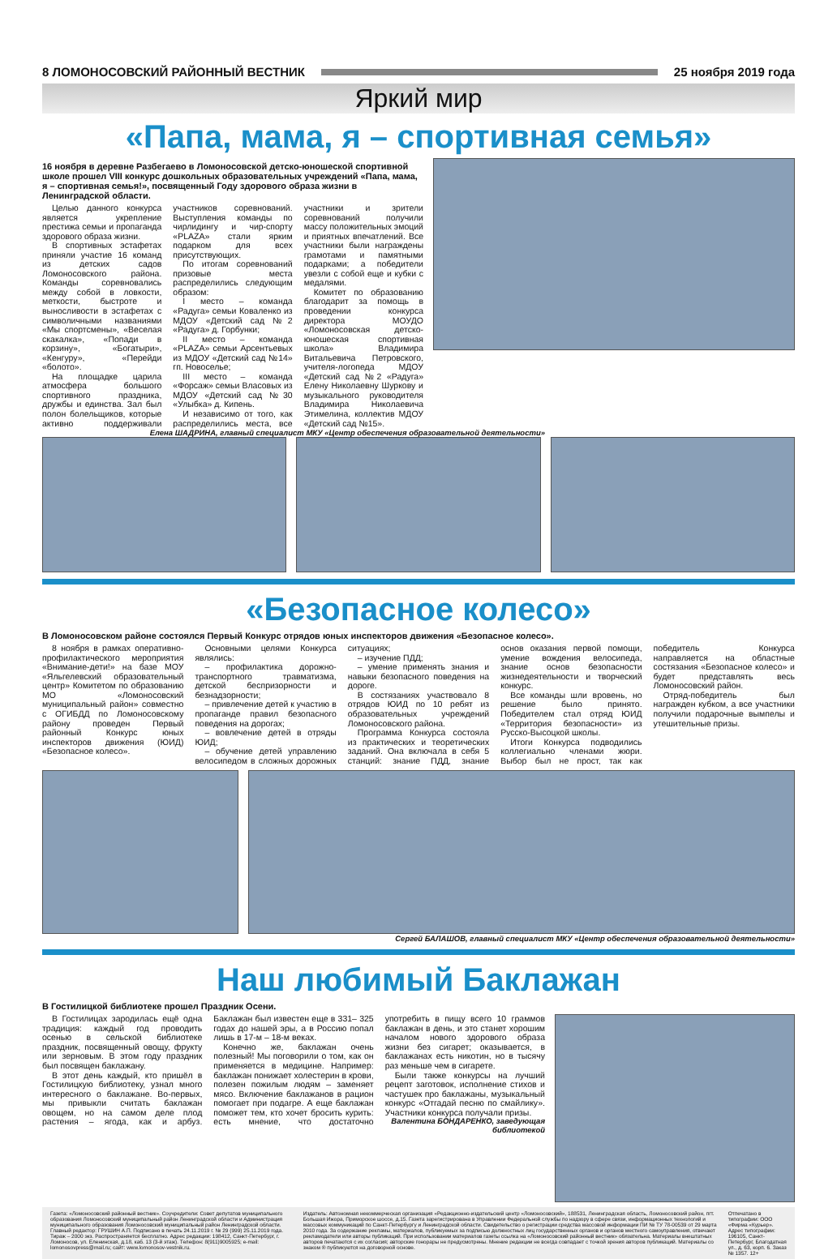8 ЛОМОНОСОВСКИЙ РАЙОННЫЙ ВЕСТНИК
25 ноября 2019 года
Яркий мир
«Папа, мама, я – спортивная семья»
16 ноября в деревне Разбегаево в Ломоносовской детско-юношеской спортивной школе прошел VIII конкурс дошкольных образовательных учреждений «Папа, мама, я – спортивная семья!», посвященный Году здорового образа жизни в Ленинградской области.
Целью данного конкурса является укрепление престижа семьи и пропаганда здорового образа жизни.
В спортивных эстафетах приняли участие 16 команд из детских садов Ломоносовского района. Команды соревновались между собой в ловкости, меткости, быстроте и выносливости в эстафетах с символичными названиями «Мы спортсмены», «Веселая скакалка», «Попади в корзину», «Богатыри», «Кенгуру», «Перейди «болото».
На площадке царила атмосфера большого спортивного праздника, дружбы и единства. Зал был полон болельщиков, которые активно поддерживали участников соревнований. Выступления команды по чирлидингу и чир-спорту «PLAZA» стали ярким подарком для всех присутствующих.
По итогам соревнований призовые места распределились следующим образом:
I место – команда «Радуга» семьи Коваленко из МДОУ «Детский сад №2 «Радуга» д. Горбунки;
II место – команда «PLAZA» семьи Арсентьевых из МДОУ «Детский сад №14» гп. Новоселье;
III место – команда «Форсаж» семьи Власовых из МДОУ «Детский сад №30 «Улыбка» д. Кипень.
И независимо от того, как распределились места, все участники и зрители соревнований получили массу положительных эмоций и приятных впечатлений. Все участники были награждены грамотами и памятными подарками; а победители увезли с собой еще и кубки с медалями.
Комитет по образованию благодарит за помощь в проведении конкурса директора МОУДО «Ломоносовская детско-юношеская спортивная школа» Владимира Витальевича Петровского, учителя-логопеда МДОУ «Детский сад №2 «Радуга» Елену Николаевну Шуркову и музыкального руководителя Владимира Николаевича Этимелина, коллектив МДОУ «Детский сад №15».
Елена ШАДРИНА, главный специалист МКУ «Центр обеспечения образовательной деятельности»
«Безопасное колесо»
В Ломоносовском районе состоялся Первый Конкурс отрядов юных инспекторов движения «Безопасное колесо».
8 ноября в рамках оперативно-профилактического мероприятия «Внимание-дети!» на базе МОУ «Яльгелевский образовательный центр» Комитетом по образованию МО «Ломоносовский муниципальный район» совместно с ОГИБДД по Ломоносовскому району проведен Первый районный Конкурс юных инспекторов движения (ЮИД) «Безопасное колесо».
Основными целями Конкурса являлись:
– профилактика дорожно-транспортного травматизма, детской беспризорности и безнадзорности;
– привлечение детей к участию в пропаганде правил безопасного поведения на дорогах;
– вовлечение детей в отряды ЮИД;
– обучение детей управлению велосипедом в сложных дорожных ситуациях;
– изучение ПДД;
– умение применять знания и навыки безопасного поведения на дороге.
В состязаниях участвовало 8 отрядов ЮИД по 10 ребят из образовательных учреждений Ломоносовского района.
Программа Конкурса состояла из практических и теоретических заданий. Она включала в себя 5 станций: знание ПДД, знание основ оказания первой помощи, умение вождения велосипеда, знание основ безопасности жизнедеятельности и творческий конкурс.
Все команды шли вровень, но решение было принято. Победителем стал отряд ЮИД «Территория безопасности» из Русско-Высоцкой школы.
Итоги Конкурса подводились коллегиально членами жюри. Выбор был не прост, так как победитель Конкурса направляется на областные состязания «Безопасное колесо» и будет представлять весь Ломоносовский район.
Отряд-победитель был награжден кубком, а все участники получили подарочные вымпелы и утешительные призы.
Сергей БАЛАШОВ, главный специалист МКУ «Центр обеспечения образовательной деятельности»
Наш любимый Баклажан
В Гостилицкой библиотеке прошел Праздник Осени.
В Гостилицах зародилась ещё одна традиция: каждый год проводить осенью в сельской библиотеке праздник, посвященный овощу, фрукту или зерновым. В этом году праздник был посвящен баклажану.
В этот день каждый, кто пришёл в Гостилицкую библиотеку, узнал много интересного о баклажане. Во-первых, мы привыкли считать баклажан овощем, но на самом деле плод растения – ягода, как и арбуз. Баклажан был известен еще в 331– 325 годах до нашей эры, а в Россию попал лишь в 17-м – 18-м веках.
Конечно же, баклажан очень полезный! Мы поговорили о том, как он применяется в медицине. Например: баклажан понижает холестерин в крови, полезен пожилым людям – заменяет мясо. Включение баклажанов в рацион помогает при подагре. А еще баклажан поможет тем, кто хочет бросить курить: есть мнение, что достаточно употребить в пищу всего 10 граммов баклажан в день, и это станет хорошим началом нового здорового образа жизни без сигарет; оказывается, в баклажанах есть никотин, но в тысячу раз меньше чем в сигарете.
Были также конкурсы на лучший рецепт заготовок, исполнение стихов и частушек про баклажаны, музыкальный конкурс «Отгадай песню по смайлику». Участники конкурса получали призы.
Валентина БОНДАРЕНКО, заведующая библиотекой
Газета: «Ломоносовский районный вестник». Соучредители: Совет депутатов муниципального образования Ломоносовский муниципальный район Ленинградской области и Администрация муниципального образования Ломоносовский муниципальный район Ленинградской области. Главный редактор: ГРУШИН А.П. Подписано в печать 24.11.2019 г. № 29 (999) 25.11.2019 года. Тираж – 2000 экз. Распространяется бесплатно. Адрес редакции: 198412, Санкт-Петербург, г. Ломоносов, ул. Еленинская, д.18, каб. 13 (3-й этаж). Телефон: 8(911)9005925; e-mail: lomonosovpress@mail.ru; сайт: www.lomonosov-vestnik.ru.
Издатель: Автономная некоммерческая организация «Редакционно-издательский центр «Ломоносовский», 188531, Ленинградская область, Ломоносовский район, пгт. Большая Ижора, Приморское шоссе, д.15. Газета зарегистрирована в Управлении Федеральной службы по надзору в сфере связи, информационных технологий и массовых коммуникаций по Санкт-Петербургу и Ленинградской области. Свидетельство о регистрации средства массовой информации ПИ № ТУ 78-00539 от 29 марта 2010 года. За содержание рекламы, материалов, публикуемых за подписью должностных лиц государственных органов и органов местного самоуправления, отвечают рекламодатели или авторы публикаций. При использовании материалов газеты ссылка на «Ломоносовский районный вестник» обязательна. Материалы внештатных авторов печатаются с их согласия; авторские гонорары не предусмотрены. Мнение редакции не всегда совпадает с точкой зрения авторов публикаций. Материалы со знаком ® публикуются на договорной основе.
Отпечатано в типографии: ООО «Фирма «Курьер». Адрес типографии: 196105, Санкт-Петербург, Благодатная ул., д. 63, корп. 6. Заказ № 1357. 12+